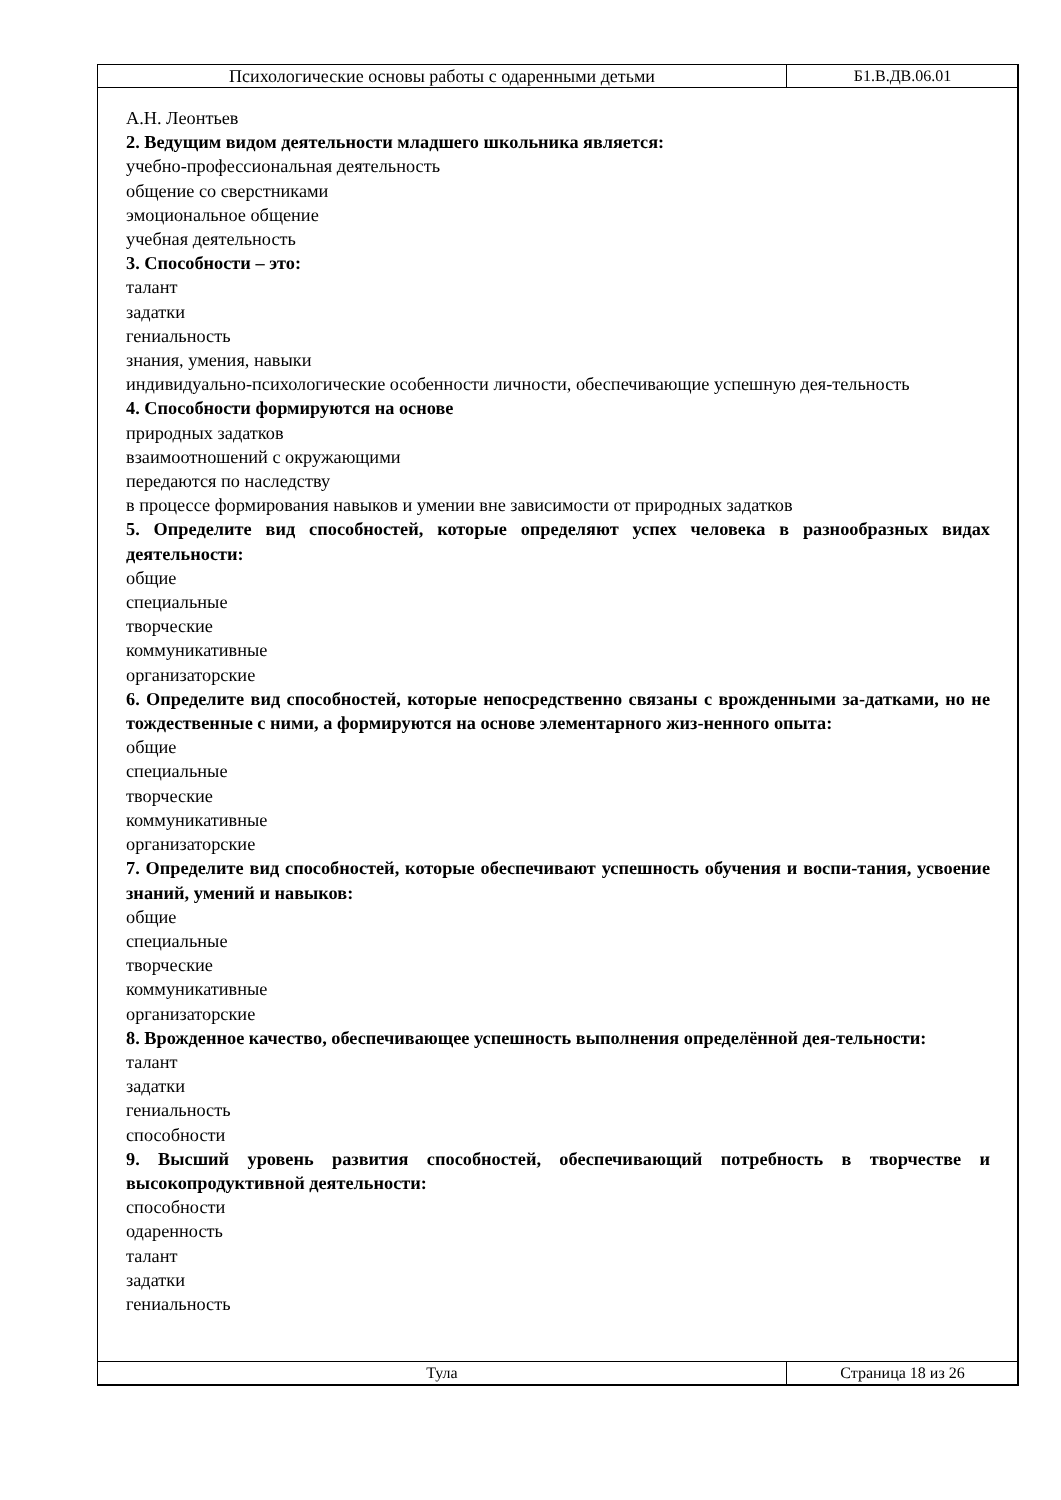| Психологические основы работы с одаренными детьми | Б1.В.ДВ.06.01 |
А.Н. Леонтьев
2. Ведущим видом деятельности младшего школьника является:
учебно-профессиональная деятельность
общение со сверстниками
эмоциональное общение
учебная деятельность
3. Способности – это:
талант
задатки
гениальность
знания, умения, навыки
индивидуально-психологические особенности личности, обеспечивающие успешную дея-тельность
4. Способности формируются на основе
природных задатков
взаимоотношений с окружающими
передаются по наследству
в процессе формирования навыков и умении вне зависимости от природных задатков
5. Определите вид способностей, которые определяют успех человека в разнообразных видах деятельности:
общие
специальные
творческие
коммуникативные
организаторские
6. Определите вид способностей, которые непосредственно связаны с врожденными за-датками, но не тождественные с ними, а формируются на основе элементарного жиз-ненного опыта:
общие
специальные
творческие
коммуникативные
организаторские
7. Определите вид способностей, которые обеспечивают успешность обучения и воспи-тания, усвоение знаний, умений и навыков:
общие
специальные
творческие
коммуникативные
организаторские
8. Врожденное качество, обеспечивающее успешность выполнения определённой дея-тельности:
талант
задатки
гениальность
способности
9. Высший уровень развития способностей, обеспечивающий потребность в творчестве и высокопродуктивной деятельности:
способности
одаренность
талант
задатки
гениальность
| Тула | Страница 18 из 26 |